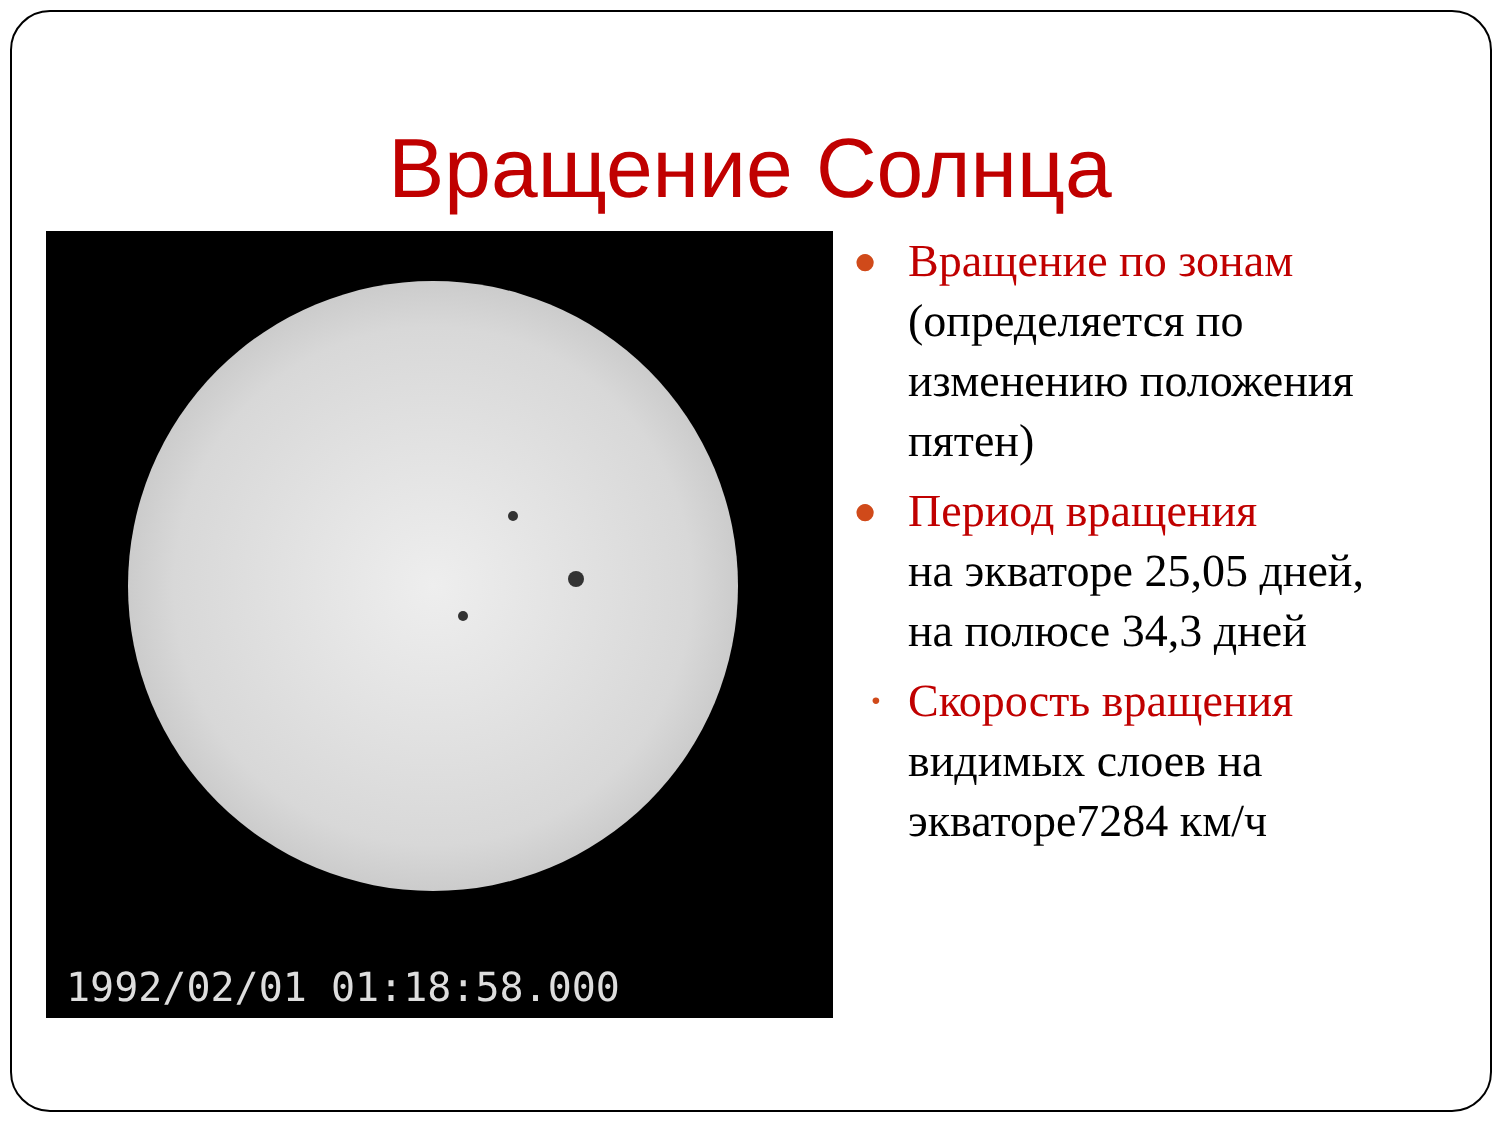Вращение Солнца
1992/02/01 01:18:58.000
●
Вращение по зонам (определяется по изменению положения пятен)
●
Период вращения
на экваторе 25,05 дней,
на полюсе 34,3 дней
•
Скорость вращения видимых слоев на экваторе7284 км/ч